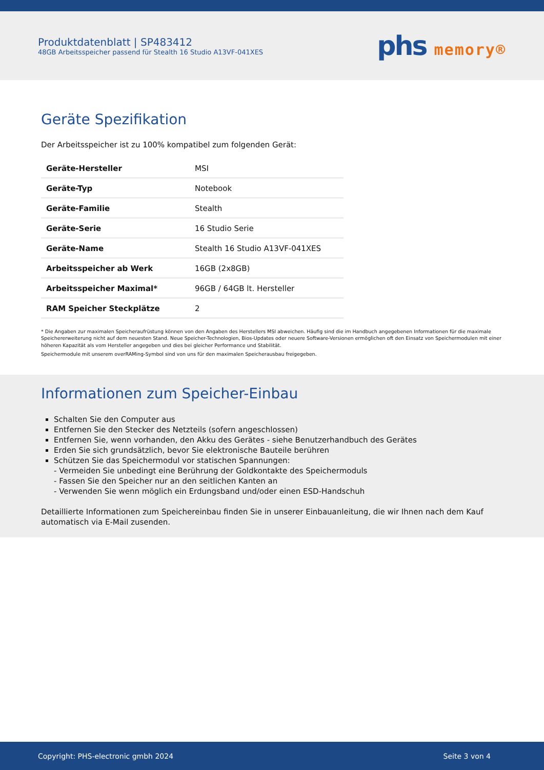Produktdatenblatt | SP483412
48GB Arbeitsspeicher passend für Stealth 16 Studio A13VF-041XES
phs memory®
Geräte Spezifikation
Der Arbeitsspeicher ist zu 100% kompatibel zum folgenden Gerät:
| Geräte-Hersteller | MSI |
| Geräte-Typ | Notebook |
| Geräte-Familie | Stealth |
| Geräte-Serie | 16 Studio Serie |
| Geräte-Name | Stealth 16 Studio A13VF-041XES |
| Arbeitsspeicher ab Werk | 16GB (2x8GB) |
| Arbeitsspeicher Maximal* | 96GB / 64GB lt. Hersteller |
| RAM Speicher Steckplätze | 2 |
* Die Angaben zur maximalen Speicheraufrüstung können von den Angaben des Herstellers MSI abweichen. Häufig sind die im Handbuch angegebenen Informationen für die maximale Speichererweiterung nicht auf dem neuesten Stand. Neue Speicher-Technologien, Bios-Updates oder neuere Software-Versionen ermöglichen oft den Einsatz von Speichermodulen mit einer höheren Kapazität als vom Hersteller angegeben und dies bei gleicher Performance und Stabilität.
Speichermodule mit unserem overRAMing-Symbol sind von uns für den maximalen Speicherausbau freigegeben.
Informationen zum Speicher-Einbau
Schalten Sie den Computer aus
Entfernen Sie den Stecker des Netzteils (sofern angeschlossen)
Entfernen Sie, wenn vorhanden, den Akku des Gerätes - siehe Benutzerhandbuch des Gerätes
Erden Sie sich grundsätzlich, bevor Sie elektronische Bauteile berühren
Schützen Sie das Speichermodul vor statischen Spannungen:
- Vermeiden Sie unbedingt eine Berührung der Goldkontakte des Speichermoduls
- Fassen Sie den Speicher nur an den seitlichen Kanten an
- Verwenden Sie wenn möglich ein Erdungsband und/oder einen ESD-Handschuh
Detaillierte Informationen zum Speichereinbau finden Sie in unserer Einbauanleitung, die wir Ihnen nach dem Kauf automatisch via E-Mail zusenden.
Copyright: PHS-electronic gmbh 2024 Seite 3 von 4